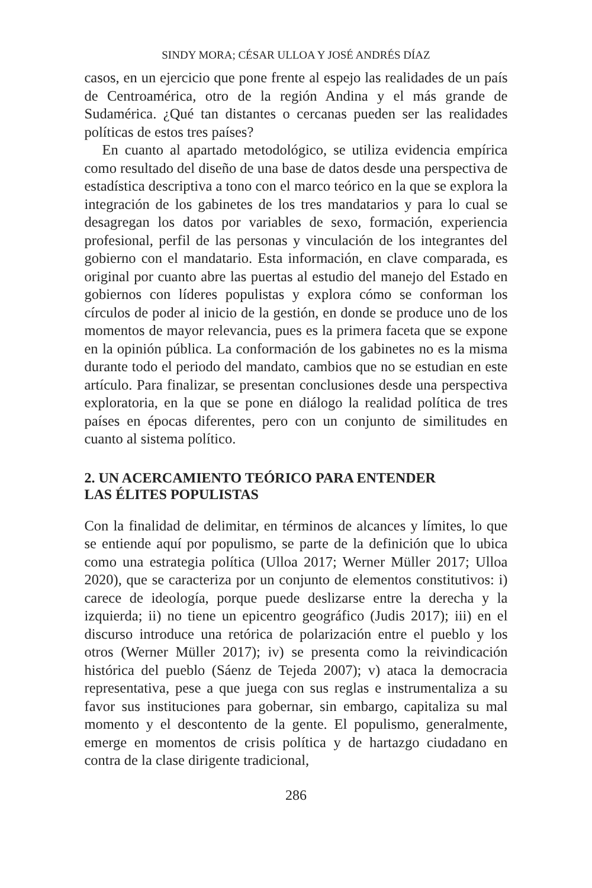SINDY MORA; CÉSAR ULLOA Y JOSÉ ANDRÉS DÍAZ
casos, en un ejercicio que pone frente al espejo las realidades de un país de Centroamérica, otro de la región Andina y el más grande de Sudamérica. ¿Qué tan distantes o cercanas pueden ser las realidades políticas de estos tres países?
En cuanto al apartado metodológico, se utiliza evidencia empírica como resultado del diseño de una base de datos desde una perspectiva de estadística descriptiva a tono con el marco teórico en la que se explora la integración de los gabinetes de los tres mandatarios y para lo cual se desagregan los datos por variables de sexo, formación, experiencia profesional, perfil de las personas y vinculación de los integrantes del gobierno con el mandatario. Esta información, en clave comparada, es original por cuanto abre las puertas al estudio del manejo del Estado en gobiernos con líderes populistas y explora cómo se conforman los círculos de poder al inicio de la gestión, en donde se produce uno de los momentos de mayor relevancia, pues es la primera faceta que se expone en la opinión pública. La conformación de los gabinetes no es la misma durante todo el periodo del mandato, cambios que no se estudian en este artículo. Para finalizar, se presentan conclusiones desde una perspectiva exploratoria, en la que se pone en diálogo la realidad política de tres países en épocas diferentes, pero con un conjunto de similitudes en cuanto al sistema político.
2. UN ACERCAMIENTO TEÓRICO PARA ENTENDER
LAS ÉLITES POPULISTAS
Con la finalidad de delimitar, en términos de alcances y límites, lo que se entiende aquí por populismo, se parte de la definición que lo ubica como una estrategia política (Ulloa 2017; Werner Müller 2017; Ulloa 2020), que se caracteriza por un conjunto de elementos constitutivos: i) carece de ideología, porque puede deslizarse entre la derecha y la izquierda; ii) no tiene un epicentro geográfico (Judis 2017); iii) en el discurso introduce una retórica de polarización entre el pueblo y los otros (Werner Müller 2017); iv) se presenta como la reivindicación histórica del pueblo (Sáenz de Tejeda 2007); v) ataca la democracia representativa, pese a que juega con sus reglas e instrumentaliza a su favor sus instituciones para gobernar, sin embargo, capitaliza su mal momento y el descontento de la gente. El populismo, generalmente, emerge en momentos de crisis política y de hartazgo ciudadano en contra de la clase dirigente tradicional,
286